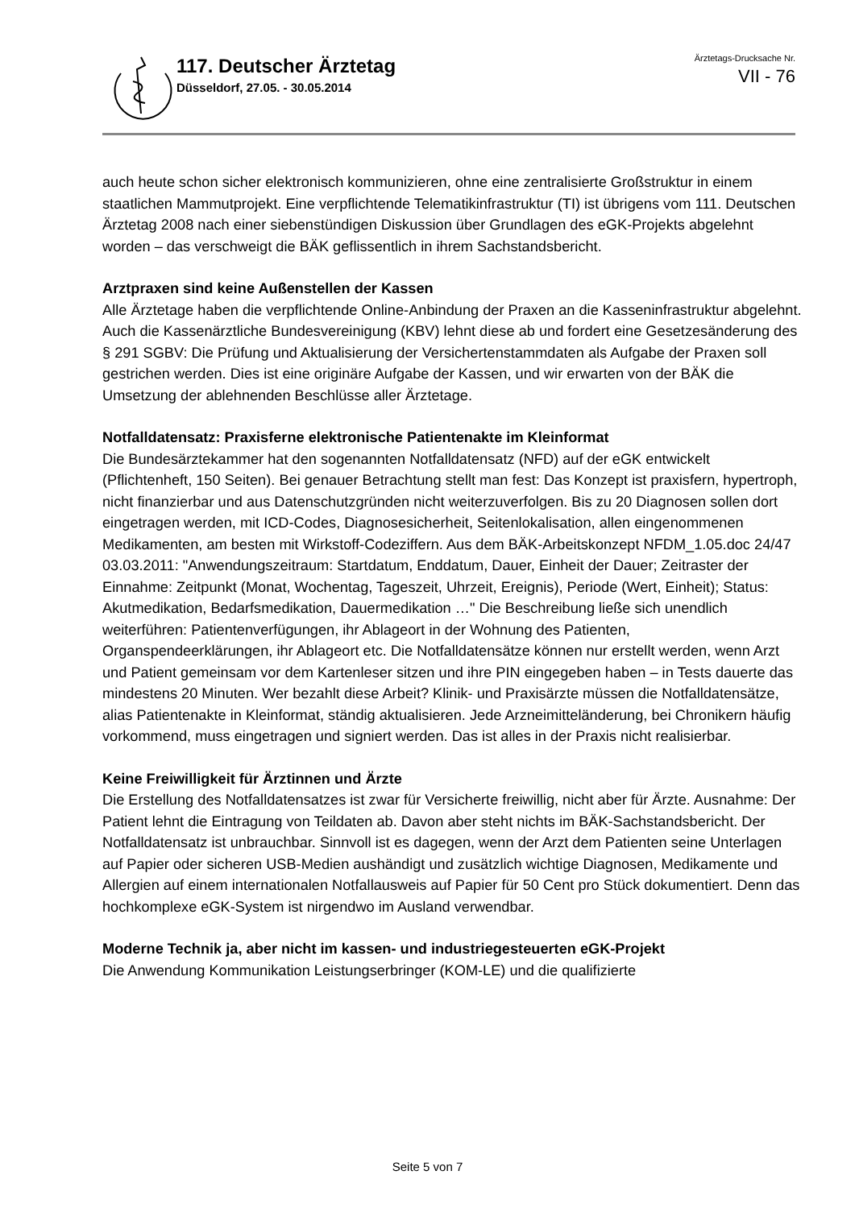117. Deutscher Ärztetag
Düsseldorf, 27.05. - 30.05.2014
Ärztetags-Drucksache Nr.
VII - 76
auch heute schon sicher elektronisch kommunizieren, ohne eine zentralisierte Großstruktur in einem staatlichen Mammutprojekt. Eine verpflichtende Telematikinfrastruktur (TI) ist übrigens vom 111. Deutschen Ärztetag 2008 nach einer siebenstündigen Diskussion über Grundlagen des eGK-Projekts abgelehnt worden – das verschweigt die BÄK geflissentlich in ihrem Sachstandsbericht.
Arztpraxen sind keine Außenstellen der Kassen
Alle Ärztetage haben die verpflichtende Online-Anbindung der Praxen an die Kasseninfrastruktur abgelehnt. Auch die Kassenärztliche Bundesvereinigung (KBV) lehnt diese ab und fordert eine Gesetzesänderung des § 291 SGBV: Die Prüfung und Aktualisierung der Versichertenstammdaten als Aufgabe der Praxen soll gestrichen werden. Dies ist eine originäre Aufgabe der Kassen, und wir erwarten von der BÄK die Umsetzung der ablehnenden Beschlüsse aller Ärztetage.
Notfalldatensatz: Praxisferne elektronische Patientenakte im Kleinformat
Die Bundesärztekammer hat den sogenannten Notfalldatensatz (NFD) auf der eGK entwickelt (Pflichtenheft, 150 Seiten). Bei genauer Betrachtung stellt man fest: Das Konzept ist praxisfern, hypertroph, nicht finanzierbar und aus Datenschutzgründen nicht weiterzuverfolgen. Bis zu 20 Diagnosen sollen dort eingetragen werden, mit ICD-Codes, Diagnosesicherheit, Seitenlokalisation, allen eingenommenen Medikamenten, am besten mit Wirkstoff-Codeziffern. Aus dem BÄK-Arbeitskonzept NFDM_1.05.doc 24/47 03.03.2011: "Anwendungszeitraum: Startdatum, Enddatum, Dauer, Einheit der Dauer; Zeitraster der Einnahme: Zeitpunkt (Monat, Wochentag, Tageszeit, Uhrzeit, Ereignis), Periode (Wert, Einheit); Status: Akutmedikation, Bedarfsmedikation, Dauermedikation …" Die Beschreibung ließe sich unendlich weiterführen: Patientenverfügungen, ihr Ablageort in der Wohnung des Patienten, Organspendeerklärungen, ihr Ablageort etc. Die Notfalldatensätze können nur erstellt werden, wenn Arzt und Patient gemeinsam vor dem Kartenleser sitzen und ihre PIN eingegeben haben – in Tests dauerte das mindestens 20 Minuten. Wer bezahlt diese Arbeit? Klinik- und Praxisärzte müssen die Notfalldatensätze, alias Patientenakte in Kleinformat, ständig aktualisieren. Jede Arzneimitteländerung, bei Chronikern häufig vorkommend, muss eingetragen und signiert werden. Das ist alles in der Praxis nicht realisierbar.
Keine Freiwilligkeit für Ärztinnen und Ärzte
Die Erstellung des Notfalldatensatzes ist zwar für Versicherte freiwillig, nicht aber für Ärzte. Ausnahme: Der Patient lehnt die Eintragung von Teildaten ab. Davon aber steht nichts im BÄK-Sachstandsbericht. Der Notfalldatensatz ist unbrauchbar. Sinnvoll ist es dagegen, wenn der Arzt dem Patienten seine Unterlagen auf Papier oder sicheren USB-Medien aushändigt und zusätzlich wichtige Diagnosen, Medikamente und Allergien auf einem internationalen Notfallausweis auf Papier für 50 Cent pro Stück dokumentiert. Denn das hochkomplexe eGK-System ist nirgendwo im Ausland verwendbar.
Moderne Technik ja, aber nicht im kassen- und industriegesteuerten eGK-Projekt
Die Anwendung Kommunikation Leistungserbringer (KOM-LE) und die qualifizierte
Seite 5 von 7